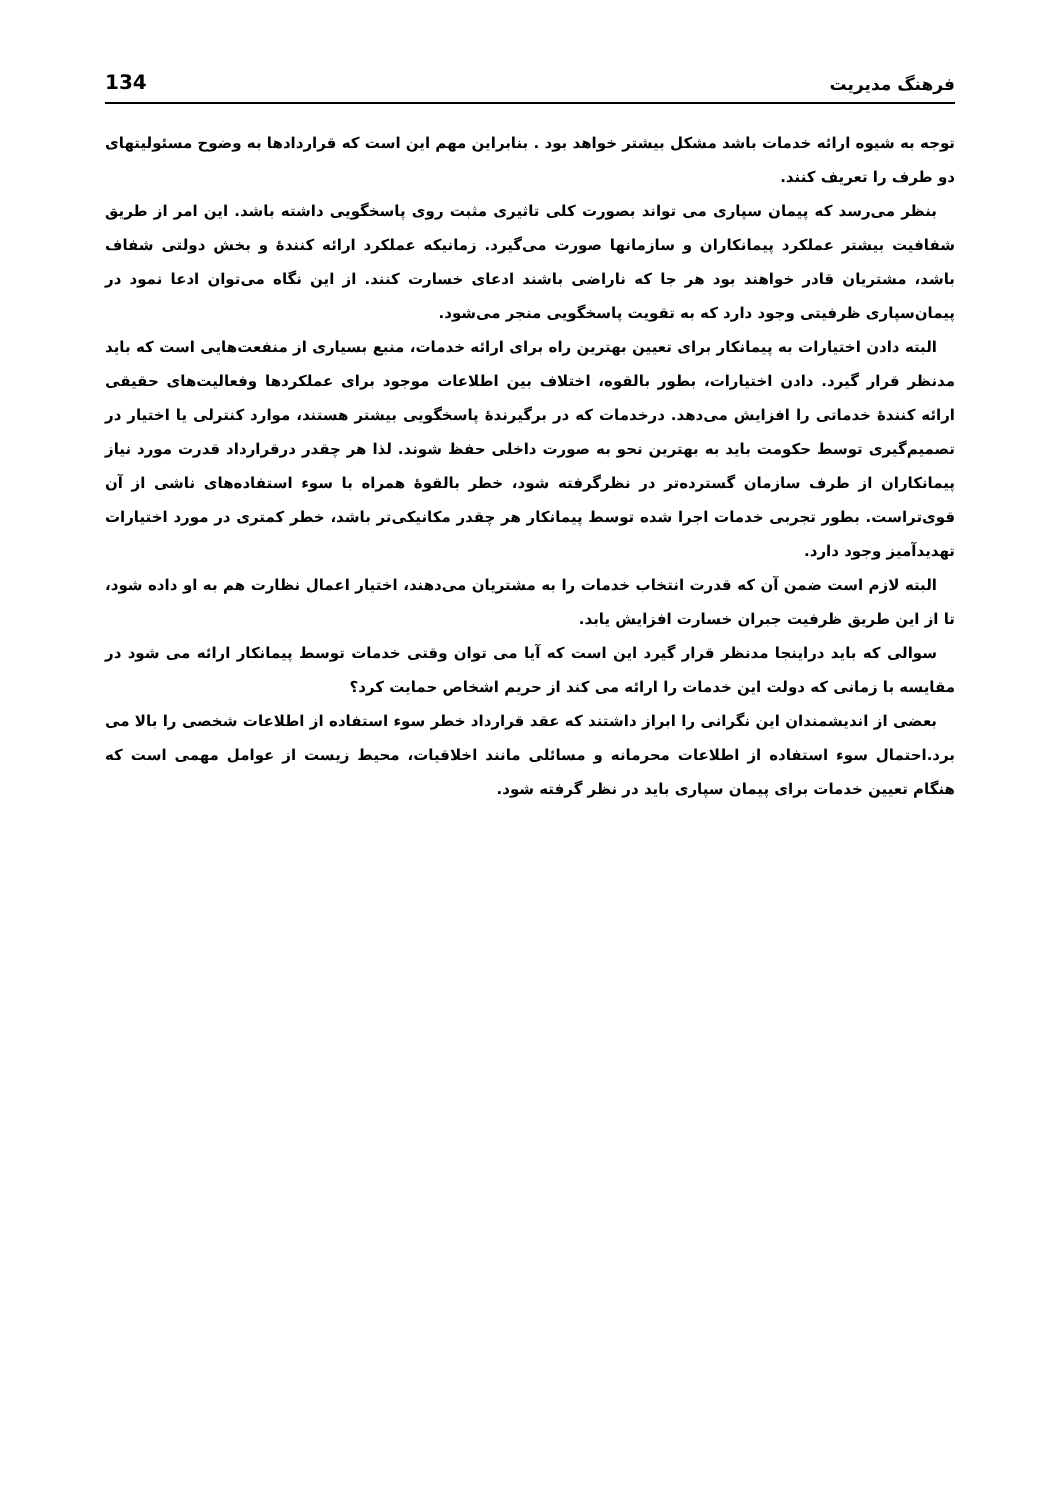فرهنگ مدیریت 134
توجه به شیوه ارائه خدمات باشد مشکل بیشتر خواهد بود . بنابراین مهم این است که قراردادها به وضوح مسئولیتهای دو طرف را تعریف کنند.
بنظر می‌رسد که پیمان سپاری می تواند بصورت کلی تاثیری مثبت روی پاسخگویی داشته باشد. این امر از طریق شفافیت بیشتر عملکرد پیمانکاران و سازمانها صورت می‌گیرد. زمانیکه عملکرد ارائه کنندهٔ و بخش دولتی شفاف باشد، مشتریان قادر خواهند بود هر جا که ناراضی باشند ادعای خسارت کنند. از این نگاه می‌توان ادعا نمود در پیمان‌سپاری ظرفیتی وجود دارد که به تقویت پاسخگویی منجر می‌شود.
البته دادن اختیارات به پیمانکار برای تعیین بهترین راه برای ارائه خدمات، منبع بسیاری از منفعت‌هایی است که باید مدنظر قرار گیرد. دادن اختیارات، بطور بالقوه، اختلاف بین اطلاعات موجود برای عملکردها وفعالیت‌های حقیقی ارائه کنندهٔ خدماتی را افزایش می‌دهد. درخدمات که در برگیرندهٔ پاسخگویی بیشتر هستند، موارد کنترلی یا اختیار در تصمیم‌گیری توسط حکومت باید به بهترین نحو به صورت داخلی حفظ شوند. لذا هر چقدر درقرارداد قدرت مورد نیاز پیمانکاران از طرف سازمان گسترده‌تر در نظرگرفته شود، خطر بالقوهٔ همراه با سوء استفاده‌های ناشی از آن قوی‌تراست. بطور تجربی خدمات اجرا شده توسط پیمانکار هر چقدر مکانیکی‌تر باشد، خطر کمتری در مورد اختیارات تهدیدآمیز وجود دارد.
البته لازم است ضمن آن که قدرت انتخاب خدمات را به مشتریان می‌دهند، اختیار اعمال نظارت هم به او داده شود، تا از این طریق ظرفیت جبران خسارت افزایش یابد.
سوالی که باید دراینجا مدنظر قرار گیرد این است که آیا می توان وقتی خدمات توسط پیمانکار ارائه می شود در مقایسه با زمانی که دولت این خدمات را ارائه می کند از حریم اشخاص حمایت کرد؟
بعضی از اندیشمندان این نگرانی را ابراز داشتند که عقد قرارداد خطر سوء استفاده از اطلاعات شخصی را بالا می برد.احتمال سوء استفاده از اطلاعات محرمانه و مسائلی مانند اخلاقیات، محیط زیست از عوامل مهمی است که هنگام تعیین خدمات برای پیمان سپاری باید در نظر گرفته شود.